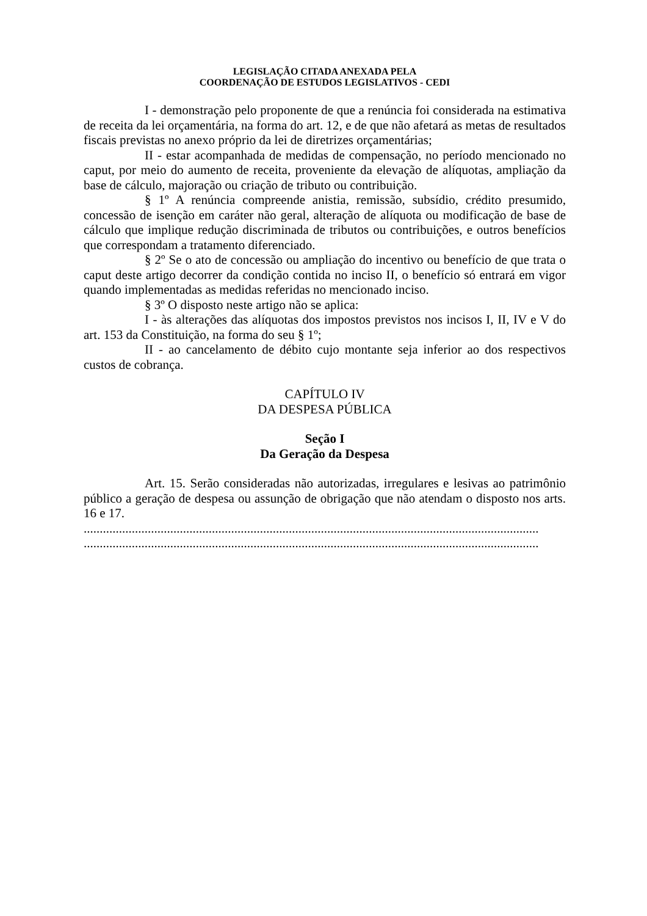LEGISLAÇÃO CITADA ANEXADA PELA
COORDENAÇÃO DE ESTUDOS LEGISLATIVOS - CEDI
I - demonstração pelo proponente de que a renúncia foi considerada na estimativa de receita da lei orçamentária, na forma do art. 12, e de que não afetará as metas de resultados fiscais previstas no anexo próprio da lei de diretrizes orçamentárias;
II - estar acompanhada de medidas de compensação, no período mencionado no caput, por meio do aumento de receita, proveniente da elevação de alíquotas, ampliação da base de cálculo, majoração ou criação de tributo ou contribuição.
§ 1º A renúncia compreende anistia, remissão, subsídio, crédito presumido, concessão de isenção em caráter não geral, alteração de alíquota ou modificação de base de cálculo que implique redução discriminada de tributos ou contribuições, e outros benefícios que correspondam a tratamento diferenciado.
§ 2º Se o ato de concessão ou ampliação do incentivo ou benefício de que trata o caput deste artigo decorrer da condição contida no inciso II, o benefício só entrará em vigor quando implementadas as medidas referidas no mencionado inciso.
§ 3º O disposto neste artigo não se aplica:
I - às alterações das alíquotas dos impostos previstos nos incisos I, II, IV e V do art. 153 da Constituição, na forma do seu § 1º;
II - ao cancelamento de débito cujo montante seja inferior ao dos respectivos custos de cobrança.
CAPÍTULO IV
DA DESPESA PÚBLICA
Seção I
Da Geração da Despesa
Art. 15. Serão consideradas não autorizadas, irregulares e lesivas ao patrimônio público a geração de despesa ou assunção de obrigação que não atendam o disposto nos arts. 16 e 17.
..............................................................................................................................................
..............................................................................................................................................